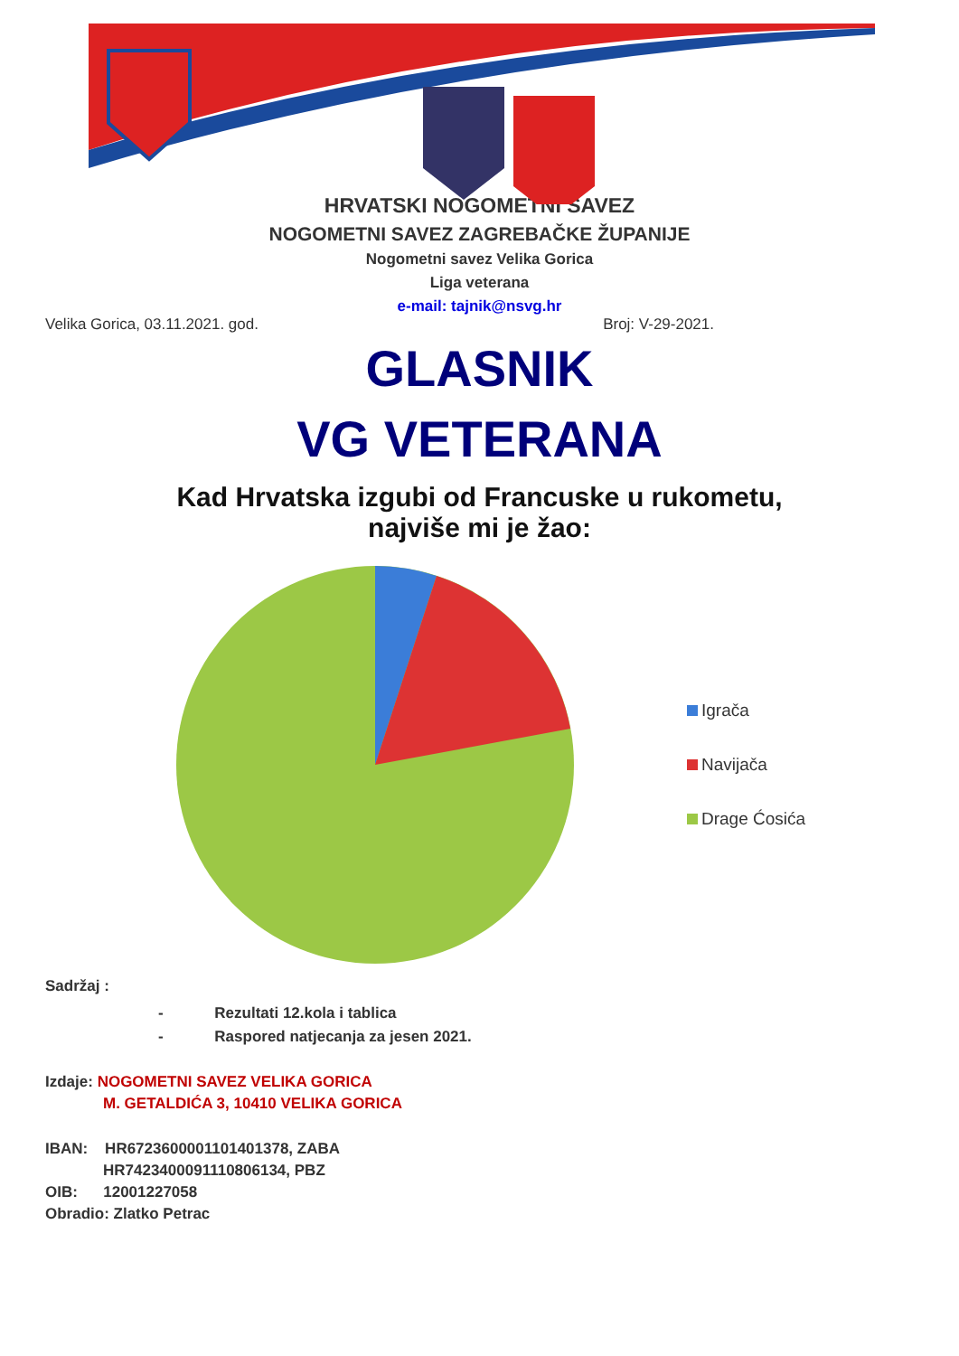HRVATSKI NOGOMETNI SAVEZ
NOGOMETNI SAVEZ ZAGREBAČKE ŽUPANIJE
Nogometni savez Velika Gorica
Liga veterana
e-mail: tajnik@nsvg.hr
Velika Gorica, 03.11.2021. god. Broj: V-29-2021.
GLASNIK
VG VETERANA
Kad Hrvatska izgubi od Francuske u rukometu,
najviše mi je žao:
Igrača
Navijača
Drage Ćosića
Sadržaj :
- Rezultati 12.kola i tablica
- Raspored natjecanja za jesen 2021.
Izdaje: NOGOMETNI SAVEZ VELIKA GORICA
M. GETALDIĆA 3, 10410 VELIKA GORICA
IBAN: HR6723600001101401378, ZABA
HR7423400091110806134, PBZ
OIB: 12001227058
Obradio: Zlatko Petrac